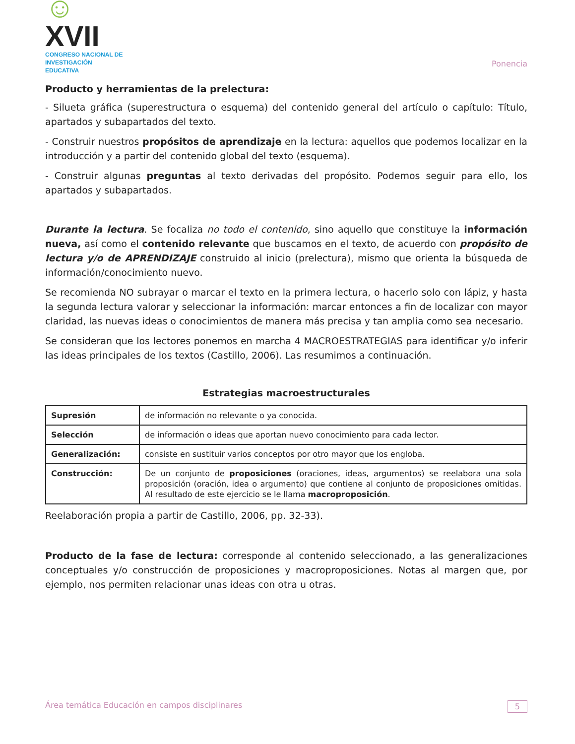☺XVII
CONGRESO NACIONAL DE
INVESTIGACIÓN EDUCATIVA
Ponencia
Producto y herramientas de la prelectura:
- Silueta gráfica (superestructura o esquema) del contenido general del artículo o capítulo: Título, apartados y subapartados del texto.
- Construir nuestros propósitos de aprendizaje en la lectura: aquellos que podemos localizar en la introducción y a partir del contenido global del texto (esquema).
- Construir algunas preguntas al texto derivadas del propósito. Podemos seguir para ello, los apartados y subapartados.
Durante la lectura. Se focaliza no todo el contenido, sino aquello que constituye la información nueva, así como el contenido relevante que buscamos en el texto, de acuerdo con propósito de lectura y/o de APRENDIZAJE construido al inicio (prelectura), mismo que orienta la búsqueda de información/conocimiento nuevo.
Se recomienda NO subrayar o marcar el texto en la primera lectura, o hacerlo solo con lápiz, y hasta la segunda lectura valorar y seleccionar la información: marcar entonces a fin de localizar con mayor claridad, las nuevas ideas o conocimientos de manera más precisa y tan amplia como sea necesario.
Se consideran que los lectores ponemos en marcha 4 MACROESTRATEGIAS para identificar y/o inferir las ideas principales de los textos (Castillo, 2006). Las resumimos a continuación.
Estrategias macroestructurales
| Supresión | de información no relevante o ya conocida. |
| Selección | de información o ideas que aportan nuevo conocimiento para cada lector. |
| Generalización: | consiste en sustituir varios conceptos por otro mayor que los engloba. |
| Construcción: | De un conjunto de proposiciones (oraciones, ideas, argumentos) se reelabora una sola proposición (oración, idea o argumento) que contiene al conjunto de proposiciones omitidas. Al resultado de este ejercicio se le llama macroproposición . |
Reelaboración propia a partir de Castillo, 2006, pp. 32-33).
Producto de la fase de lectura: corresponde al contenido seleccionado, a las generalizaciones conceptuales y/o construcción de proposiciones y macroproposiciones. Notas al margen que, por ejemplo, nos permiten relacionar unas ideas con otra u otras.
Área temática Educación en campos disciplinares 5